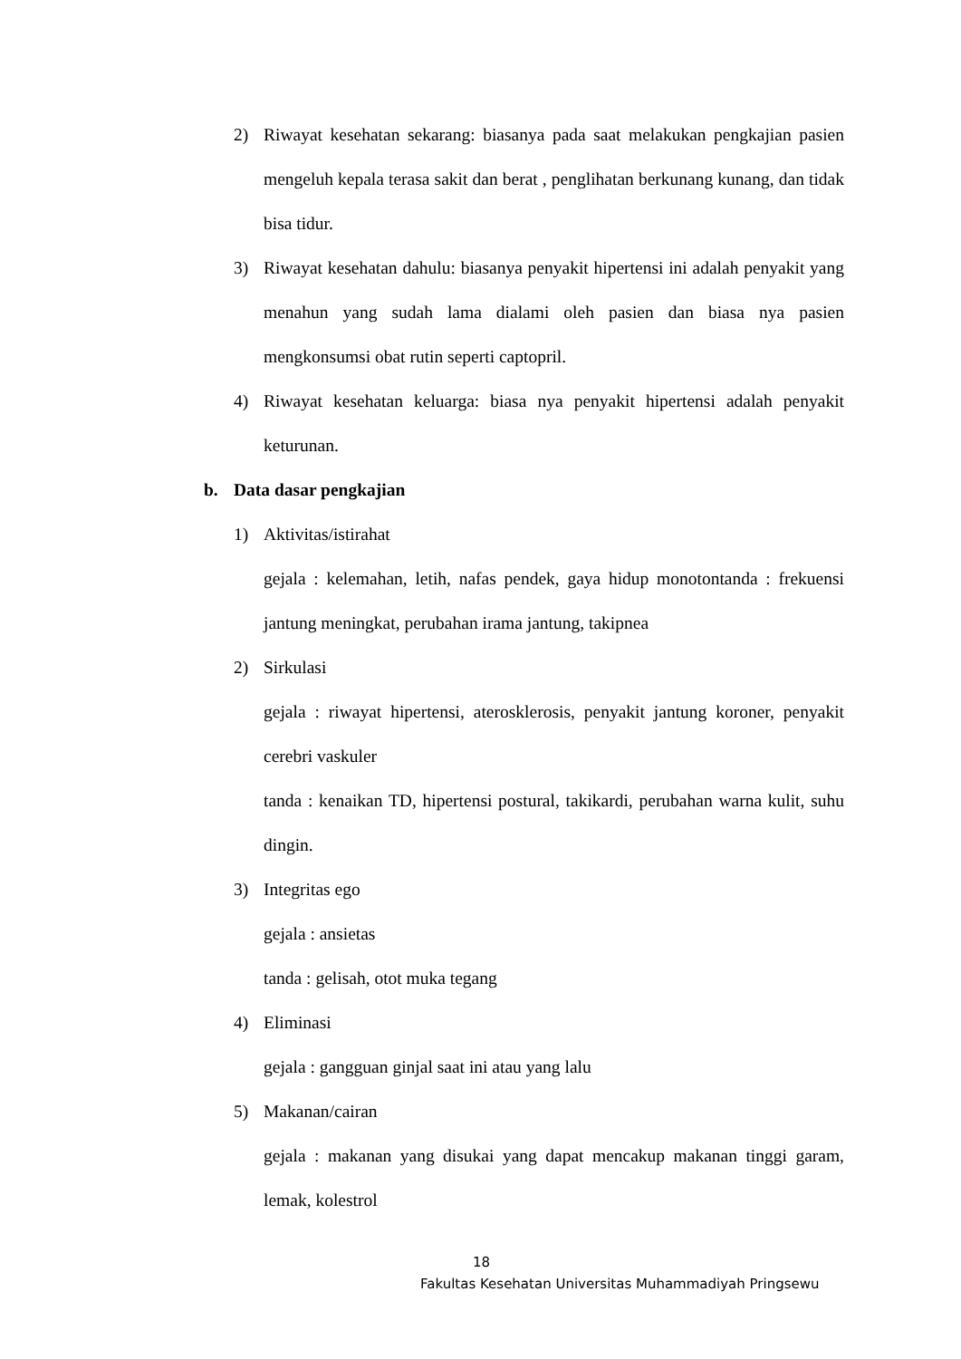2) Riwayat kesehatan sekarang: biasanya pada saat melakukan pengkajian pasien mengeluh kepala terasa sakit dan berat , penglihatan berkunang kunang, dan tidak bisa tidur.
3) Riwayat kesehatan dahulu: biasanya penyakit hipertensi ini adalah penyakit yang menahun yang sudah lama dialami oleh pasien dan biasa nya pasien mengkonsumsi obat rutin seperti captopril.
4) Riwayat kesehatan keluarga: biasa nya penyakit hipertensi adalah penyakit keturunan.
b. Data dasar pengkajian
1) Aktivitas/istirahat
gejala : kelemahan, letih, nafas pendek, gaya hidup monotontanda : frekuensi jantung meningkat, perubahan irama jantung, takipnea
2) Sirkulasi
gejala : riwayat hipertensi, aterosklerosis, penyakit jantung koroner, penyakit cerebri vaskuler
tanda : kenaikan TD, hipertensi postural, takikardi, perubahan warna kulit, suhu dingin.
3) Integritas ego
gejala : ansietas
tanda : gelisah, otot muka tegang
4) Eliminasi
gejala : gangguan ginjal saat ini atau yang lalu
5) Makanan/cairan
gejala : makanan yang disukai yang dapat mencakup makanan tinggi garam, lemak, kolestrol
18
Fakultas Kesehatan Universitas Muhammadiyah Pringsewu